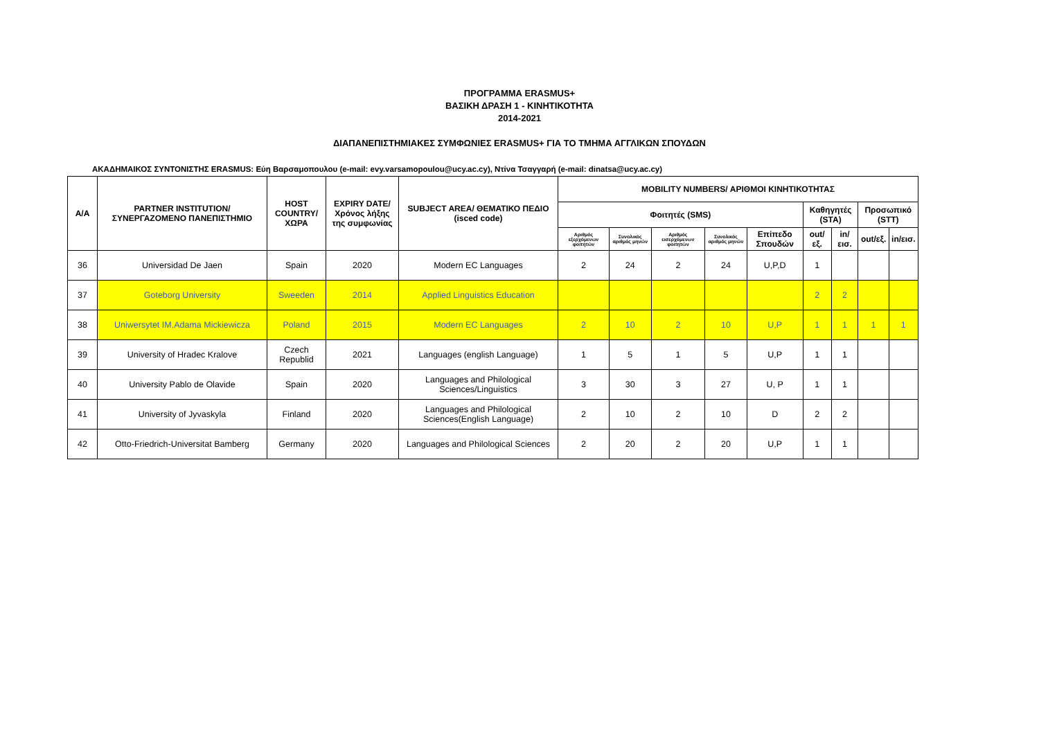ΠΡΟΓΡΑΜΜΑ ERASMUS+
ΒΑΣΙΚΗ ΔΡΑΣΗ 1 - ΚΙΝΗΤΙΚΟΤΗΤΑ
2014-2021
ΔΙΑΠΑΝΕΠΙΣΤΗΜΙΑΚΕΣ ΣΥΜΦΩΝΙΕΣ ERASMUS+ ΓΙΑ ΤΟ ΤΜΗΜΑ ΑΓΓΛΙΚΩΝ ΣΠΟΥΔΩΝ
ΑΚΑΔΗΜΑΙΚΟΣ ΣΥΝΤΟΝΙΣΤΗΣ ERASMUS: Εύη Βαρσαμοπουλου (e-mail: evy.varsamopoulou@ucy.ac.cy), Ντίνα Τσαγγαρή (e-mail: dinatsa@ucy.ac.cy)
| Α/Α | PARTNER INSTITUTION/ ΣΥΝΕΡΓΑΖΟΜΕΝΟ ΠΑΝΕΠΙΣΤΗΜΙΟ | HOST COUNTRY/ ΧΩΡΑ | EXPIRY DATE/ Χρόνος λήξης της συμφωνίας | SUBJECT AREA/ ΘΕΜΑΤΙΚΟ ΠΕΔΙΟ (isced code) | MOBILITY NUMBERS/ ΑΡΙΘΜΟΙ ΚΙΝΗΤΙΚΟΤΗΤΑΣ | | | | | | | | |
| --- | --- | --- | --- | --- | --- | --- | --- | --- | --- | --- | --- | --- | --- |
| | | | | | Φοιτητές (SMS) | | | | | Καθηγητές (STA) | | Προσωπικό (STT) | |
| | | | | | Αριθμός εξερχόμενων φοιτητών | Συνολικός αριθμός μηνών | Αριθμός εισερχόμενων φοιτητών | Συνολικός αριθμός μηνών | Επίπεδο Σπουδών | out/εξ. | in/εισ. | out/εξ. | in/εισ. |
| 36 | Universidad De Jaen | Spain | 2020 | Modern EC Languages | 2 | 24 | 2 | 24 | U,P,D | 1 | | | |
| 37 | Goteborg University | Sweeden | 2014 | Applied Linguistics Education | | | | | | 2 | 2 | | |
| 38 | Uniwersytet IM.Adama Mickiewicza | Poland | 2015 | Modern EC Languages | 2 | 10 | 2 | 10 | U,P | 1 | 1 | 1 | 1 |
| 39 | University of Hradec Kralove | Czech Republid | 2021 | Languages (english Language) | 1 | 5 | 1 | 5 | U,P | 1 | 1 | | |
| 40 | University Pablo de Olavide | Spain | 2020 | Languages and Philological Sciences/Linguistics | 3 | 30 | 3 | 27 | U, P | 1 | 1 | | |
| 41 | University of Jyvaskyla | Finland | 2020 | Languages and Philological Sciences(English Language) | 2 | 10 | 2 | 10 | D | 2 | 2 | | |
| 42 | Otto-Friedrich-Universitat Bamberg | Germany | 2020 | Languages and Philological Sciences | 2 | 20 | 2 | 20 | U,P | 1 | 1 | | |